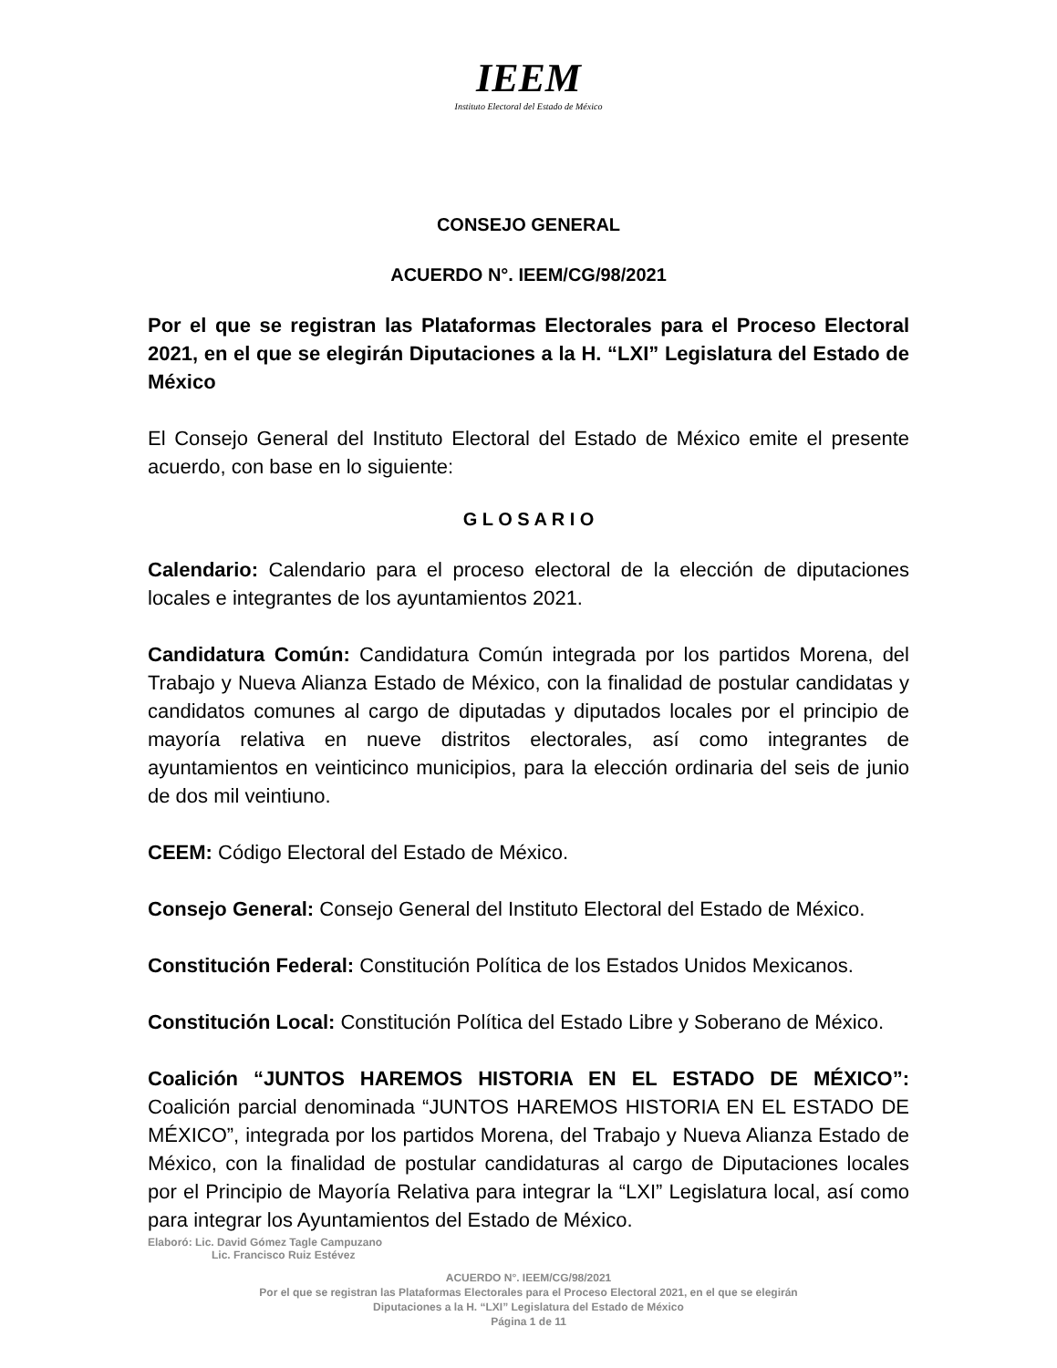IEEM
Instituto Electoral del Estado de México
CONSEJO GENERAL
ACUERDO N°. IEEM/CG/98/2021
Por el que se registran las Plataformas Electorales para el Proceso Electoral 2021, en el que se elegirán Diputaciones a la H. “LXI” Legislatura del Estado de México
El Consejo General del Instituto Electoral del Estado de México emite el presente acuerdo, con base en lo siguiente:
G L O S A R I O
Calendario: Calendario para el proceso electoral de la elección de diputaciones locales e integrantes de los ayuntamientos 2021.
Candidatura Común: Candidatura Común integrada por los partidos Morena, del Trabajo y Nueva Alianza Estado de México, con la finalidad de postular candidatas y candidatos comunes al cargo de diputadas y diputados locales por el principio de mayoría relativa en nueve distritos electorales, así como integrantes de ayuntamientos en veinticinco municipios, para la elección ordinaria del seis de junio de dos mil veintiuno.
CEEM: Código Electoral del Estado de México.
Consejo General: Consejo General del Instituto Electoral del Estado de México.
Constitución Federal: Constitución Política de los Estados Unidos Mexicanos.
Constitución Local: Constitución Política del Estado Libre y Soberano de México.
Coalición “JUNTOS HAREMOS HISTORIA EN EL ESTADO DE MÉXICO”: Coalición parcial denominada “JUNTOS HAREMOS HISTORIA EN EL ESTADO DE MÉXICO”, integrada por los partidos Morena, del Trabajo y Nueva Alianza Estado de México, con la finalidad de postular candidaturas al cargo de Diputaciones locales por el Principio de Mayoría Relativa para integrar la “LXI” Legislatura local, así como para integrar los Ayuntamientos del Estado de México.
Elaboró: Lic. David Gómez Tagle Campuzano
Lic. Francisco Ruiz Estévez
ACUERDO N°. IEEM/CG/98/2021
Por el que se registran las Plataformas Electorales para el Proceso Electoral 2021, en el que se elegirán
Diputaciones a la H. “LXI” Legislatura del Estado de México
Página 1 de 11